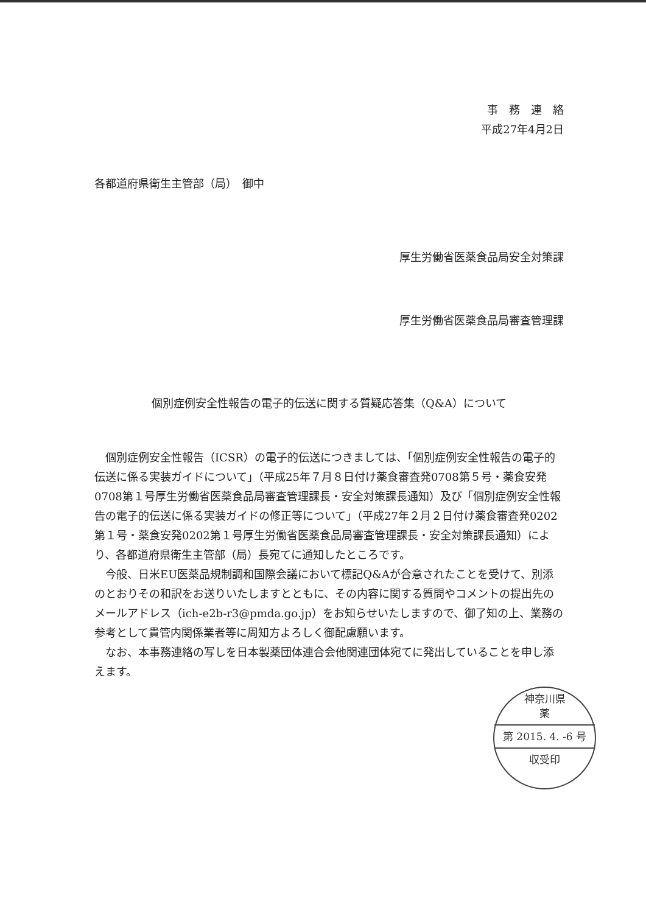事　務　連　絡
平成27年4月2日
各都道府県衛生主管部（局）　御中
厚生労働省医薬食品局安全対策課
厚生労働省医薬食品局審査管理課
個別症例安全性報告の電子的伝送に関する質疑応答集（Q&A）について
個別症例安全性報告（ICSR）の電子的伝送につきましては、「個別症例安全性報告の電子的伝送に係る実装ガイドについて」（平成25年７月８日付け薬食審査発0708第５号・薬食安発0708第１号厚生労働省医薬食品局審査管理課長・安全対策課長通知）及び「個別症例安全性報告の電子的伝送に係る実装ガイドの修正等について」（平成27年２月２日付け薬食審査発0202第１号・薬食安発0202第１号厚生労働省医薬食品局審査管理課長・安全対策課長通知）により、各都道府県衛生主管部（局）長宛てに通知したところです。
今般、日米EU医薬品規制調和国際会議において標記Q&Aが合意されたことを受けて、別添のとおりその和訳をお送りいたしますとともに、その内容に関する質問やコメントの提出先のメールアドレス（ich-e2b-r3@pmda.go.jp）をお知らせいたしますので、御了知の上、業務の参考として貴管内関係業者等に周知方よろしく御配慮願います。
なお、本事務連絡の写しを日本製薬団体連合会他関連団体宛てに発出していることを申し添えます。
神奈川県
薬
第 2015. 4. -6 号
収受印